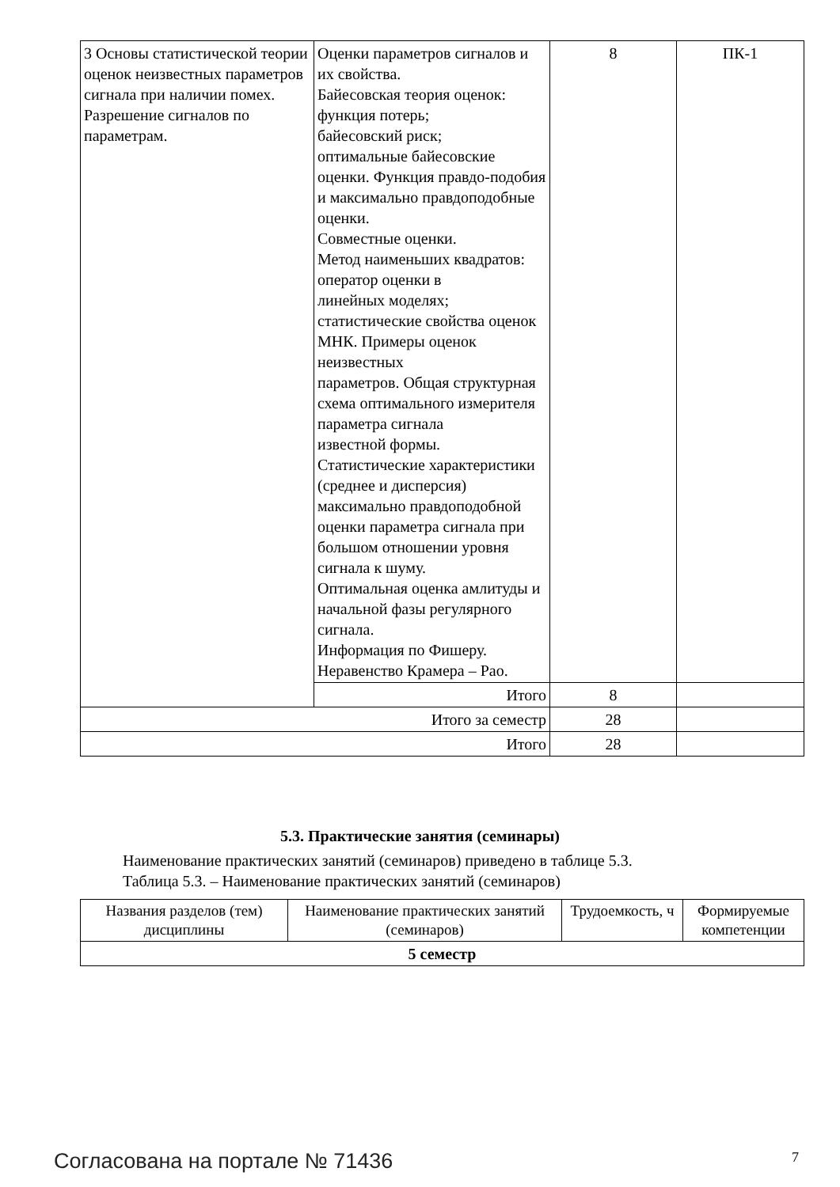| 3 Основы статистической теории оценок неизвестных параметров сигнала при наличии помех. Разрешение сигналов по параметрам. | Оценки параметров сигналов и их свойства. Байесовская теория оценок: функция потерь; байесовский риск; оптимальные байесовские оценки. Функция правдо-подобия и максимально правдоподобные оценки. Совместные оценки. Метод наименьших квадратов: оператор оценки в линейных моделях; статистические свойства оценок МНК. Примеры оценок неизвестных параметров. Общая структурная схема оптимального измерителя параметра сигнала известной формы. Статистические характеристики (среднее и дисперсия) максимально правдоподобной оценки параметра сигнала при большом отношении уровня сигнала к шуму. Оптимальная оценка амлитуды и начальной фазы регулярного сигнала. Информация по Фишеру. Неравенство Крамера – Рао. | 8 | ПК-1 |
| | Итого | 8 | |
| Итого за семестр | | 28 | |
| Итого | | 28 | |
5.3. Практические занятия (семинары)
Наименование практических занятий (семинаров) приведено в таблице 5.3.
Таблица 5.3. – Наименование практических занятий (семинаров)
| Названия разделов (тем) дисциплины | Наименование практических занятий (семинаров) | Трудоемкость, ч | Формируемые компетенции |
| --- | --- | --- | --- |
| 5 семестр | | | |
Согласована на портале № 71436 7